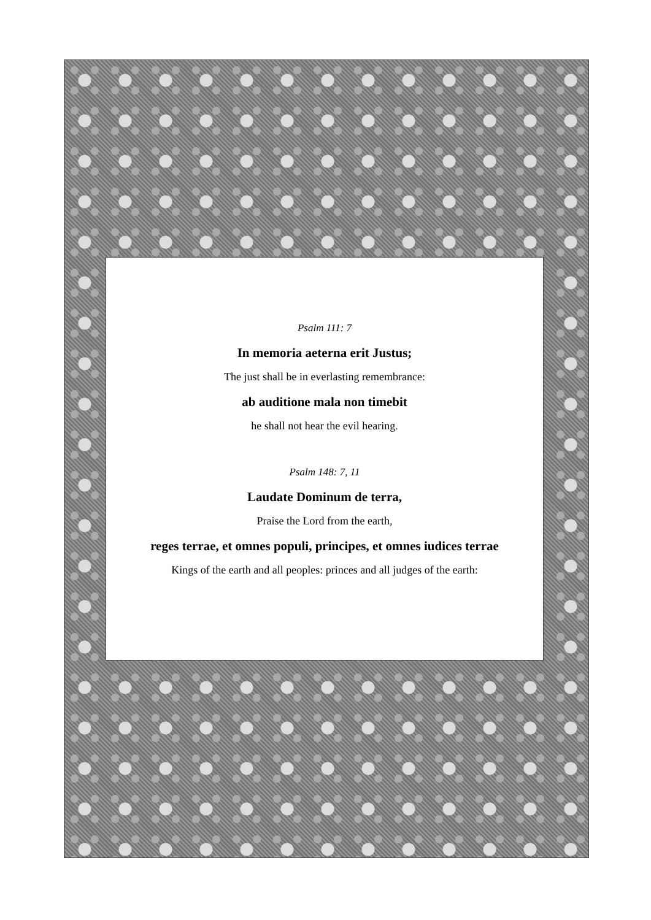Psalm 111: 7
In memoria aeterna erit Justus;
The just shall be in everlasting remembrance:
ab auditione mala non timebit
he shall not hear the evil hearing.
Psalm 148: 7, 11
Laudate Dominum de terra,
Praise the Lord from the earth,
reges terrae, et omnes populi, principes, et omnes iudices terrae
Kings of the earth and all peoples: princes and all judges of the earth: